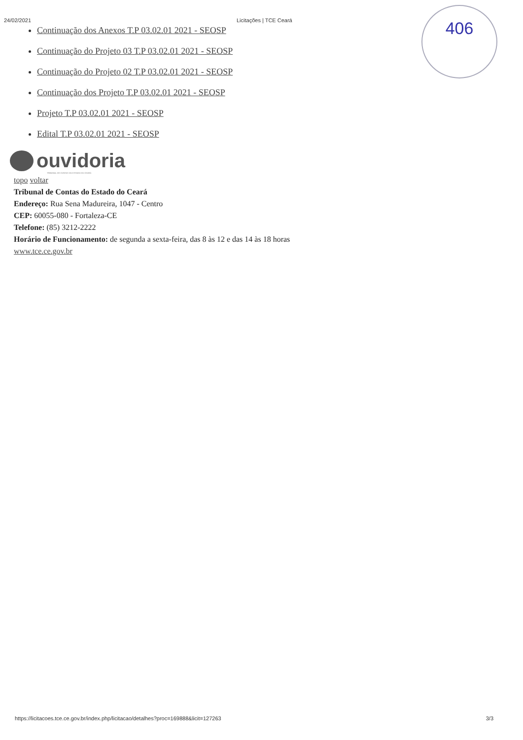406
24/02/2021 Licitações | TCE Ceará
Continuação dos Anexos T.P 03.02.01 2021 - SEOSP
Continuação do Projeto 03 T.P 03.02.01 2021 - SEOSP
Continuação do Projeto 02 T.P 03.02.01 2021 - SEOSP
Continuação dos Projeto T.P 03.02.01 2021 - SEOSP
Projeto T.P 03.02.01 2021 - SEOSP
Edital T.P 03.02.01 2021 - SEOSP
ouvidoria
TRIBUNAL DE CONTAS DO ESTADO DO CEARÁ
topo voltar
Tribunal de Contas do Estado do Ceará
Endereço: Rua Sena Madureira, 1047 - Centro
CEP: 60055-080 - Fortaleza-CE
Telefone: (85) 3212-2222
Horário de Funcionamento: de segunda a sexta-feira, das 8 às 12 e das 14 às 18 horas
www.tce.ce.gov.br
https://licitacoes.tce.ce.gov.br/index.php/licitacao/detalhes?proc=169888&licit=127263 3/3